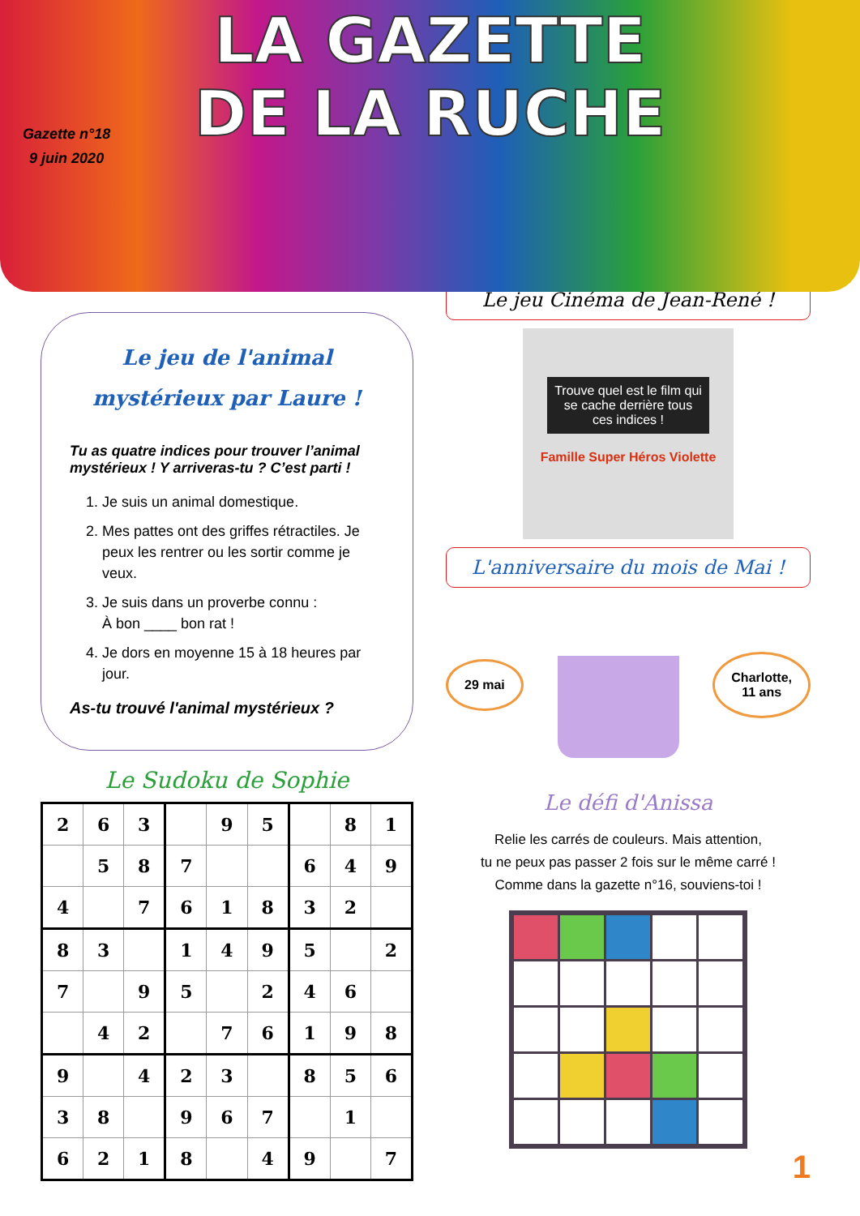LA GAZETTE
DE LA RUCHE
Gazette n°18
9 juin 2020
Le jeu de l'animal mystérieux par Laure !
Tu as quatre indices pour trouver l’animal mystérieux ! Y arriveras-tu ? C’est parti !
1. Je suis un animal domestique.
2. Mes pattes ont des griffes rétractiles. Je peux les rentrer ou les sortir comme je veux.
3. Je suis dans un proverbe connu :
À bon ____ bon rat !
4. Je dors en moyenne 15 à 18 heures par jour.
As-tu trouvé l'animal mystérieux ?
Le Sudoku de Sophie
| 2 | 6 | 3 | | 9 | 5 | | 8 | 1 |
| | 5 | 8 | 7 | | | 6 | 4 | 9 |
| 4 | | 7 | 6 | 1 | 8 | 3 | 2 | |
| 8 | 3 | | 1 | 4 | 9 | 5 | | 2 |
| 7 | | 9 | 5 | | 2 | 4 | 6 | |
| | 4 | 2 | | 7 | 6 | 1 | 9 | 8 |
| 9 | | 4 | 2 | 3 | | 8 | 5 | 6 |
| 3 | 8 | | 9 | 6 | 7 | | 1 | |
| 6 | 2 | 1 | 8 | | 4 | 9 | | 7 |
Le jeu Cinéma de Jean-René !
Trouve quel est le film qui se cache derrière tous ces indices !
Famille Super Héros Violette
L'anniversaire du mois de Mai !
29 mai
Charlotte,
11 ans
Le défi d'Anissa
Relie les carrés de couleurs. Mais attention,
tu ne peux pas passer 2 fois sur le même carré !
Comme dans la gazette n°16, souviens-toi !
1